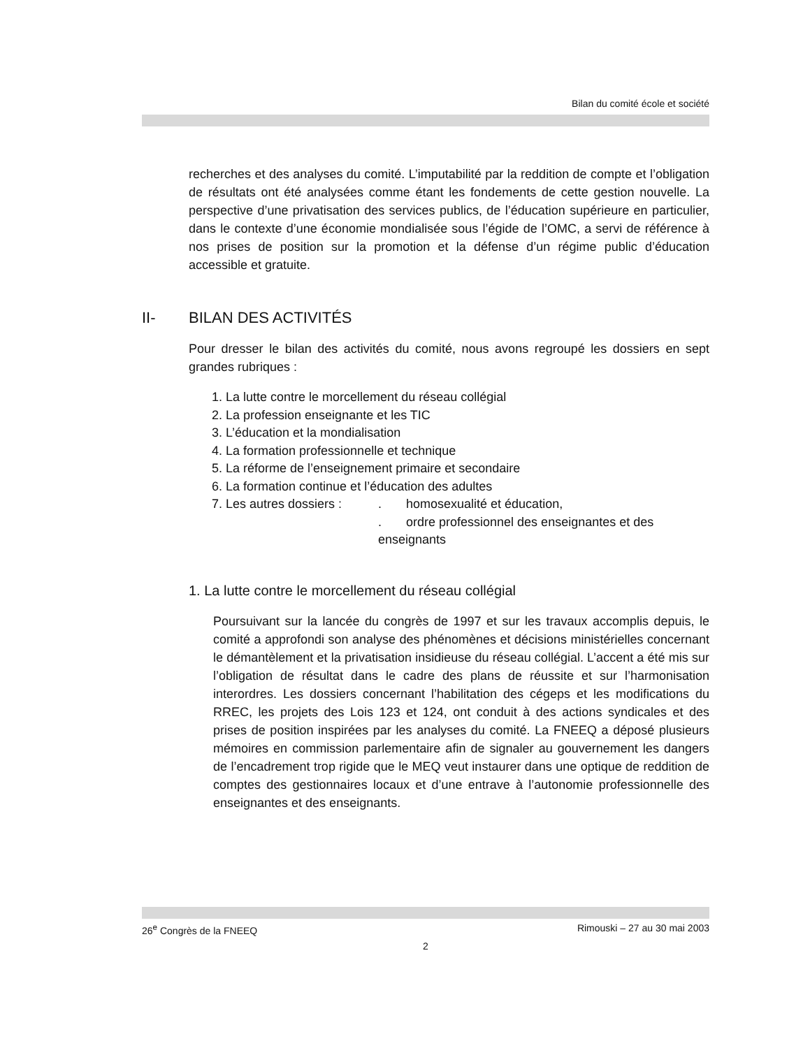Bilan du comité école et société
recherches et des analyses du comité. L’imputabilité par la reddition de compte et l’obligation de résultats ont été analysées comme étant les fondements de cette gestion nouvelle. La perspective d’une privatisation des services publics, de l’éducation supérieure en particulier, dans le contexte d’une économie mondialisée sous l’égide de l’OMC, a servi de référence à nos prises de position sur la promotion et la défense d’un régime public d’éducation accessible et gratuite.
II- BILAN DES ACTIVITÉS
Pour dresser le bilan des activités du comité, nous avons regroupé les dossiers en sept grandes rubriques :
1. La lutte contre le morcellement du réseau collégial
2. La profession enseignante et les TIC
3. L’éducation et la mondialisation
4. La formation professionnelle et technique
5. La réforme de l’enseignement primaire et secondaire
6. La formation continue et l’éducation des adultes
7. Les autres dossiers :. homosexualité et éducation,
. ordre professionnel des enseignantes et des enseignants
1. La lutte contre le morcellement du réseau collégial
Poursuivant sur la lancée du congrès de 1997 et sur les travaux accomplis depuis, le comité a approfondi son analyse des phénomènes et décisions ministérielles concernant le démantèlement et la privatisation insidieuse du réseau collégial. L’accent a été mis sur l’obligation de résultat dans le cadre des plans de réussite et sur l’harmonisation interordres. Les dossiers concernant l’habilitation des cégeps et les modifications du RREC, les projets des Lois 123 et 124, ont conduit à des actions syndicales et des prises de position inspirées par les analyses du comité. La FNEEQ a déposé plusieurs mémoires en commission parlementaire afin de signaler au gouvernement les dangers de l’encadrement trop rigide que le MEQ veut instaurer dans une optique de reddition de comptes des gestionnaires locaux et d’une entrave à l’autonomie professionnelle des enseignantes et des enseignants.
26<sup>e</sup> Congrès de la FNEEQ Rimouski – 27 au 30 mai 2003
2